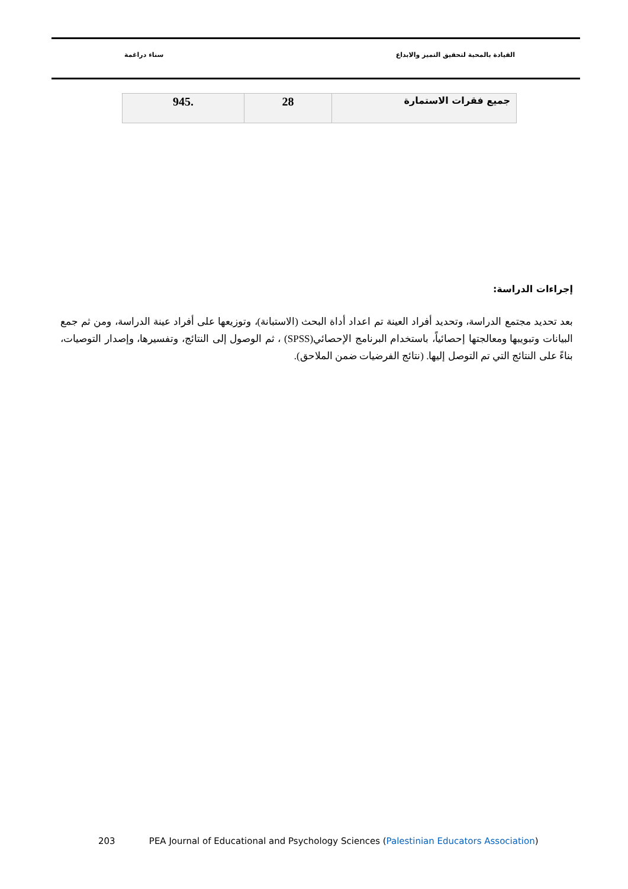سناء دراغمة القيادة بالمحبة لتحقيق التميز والابداع
| جميع فقرات الاستمارة | 28 | .945 |
إجراءات الدراسة:
بعد تحديد مجتمع الدراسة، وتحديد أفراد العينة تم اعداد أداة البحث (الاستبانة)، وتوزيعها على أفراد عينة الدراسة، ومن ثم جمع البيانات وتبويبها ومعالجتها إحصائياً، باستخدام البرنامج الإحصائي(SPSS) ، ثم الوصول إلى النتائج، وتفسيرها، وإصدار التوصيات، بناءً على النتائج التي تم التوصل إليها. (نتائج الفرضيات ضمن الملاحق).
203 PEA Journal of Educational and Psychology Sciences (Palestinian Educators Association)